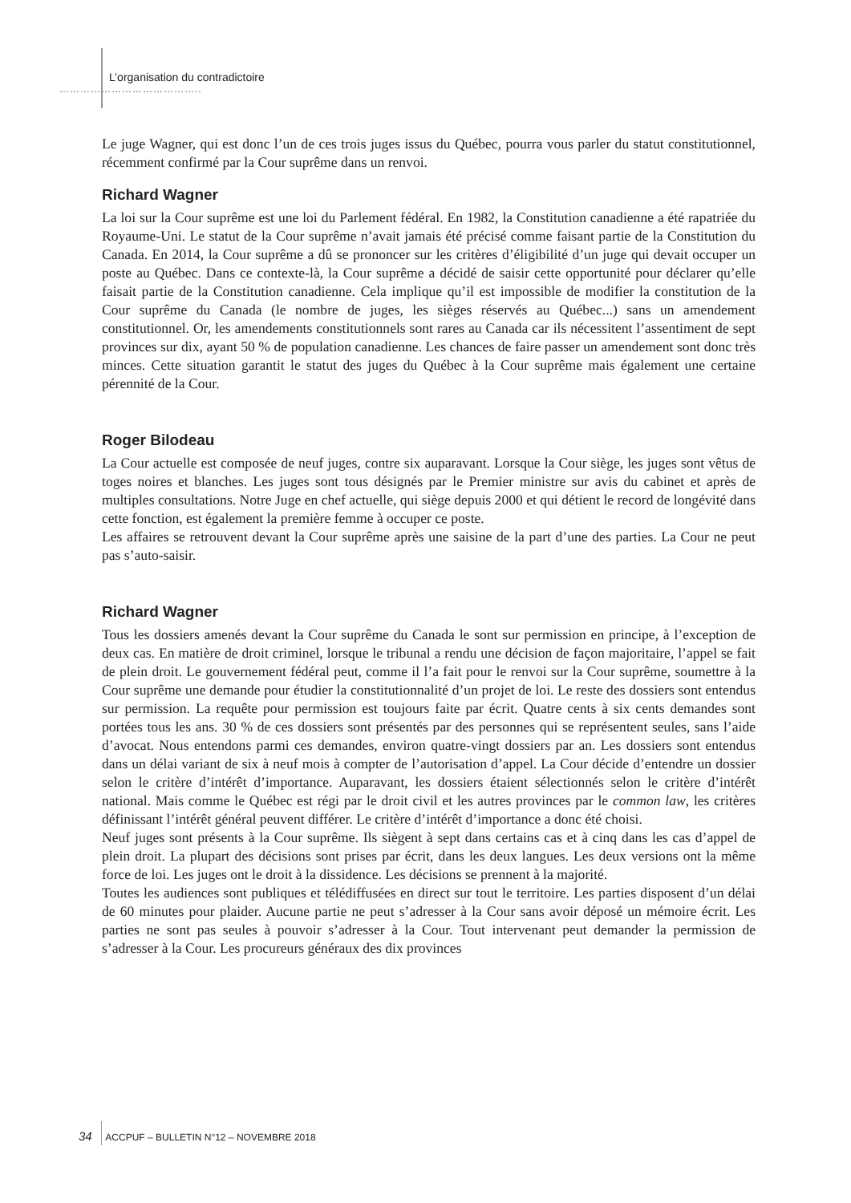L’organisation du contradictoire
…………………………………..
Le juge Wagner, qui est donc l’un de ces trois juges issus du Québec, pourra vous parler du statut constitutionnel, récemment confirmé par la Cour suprême dans un renvoi.
Richard Wagner
La loi sur la Cour suprême est une loi du Parlement fédéral. En 1982, la Constitution canadienne a été rapatriée du Royaume-Uni. Le statut de la Cour suprême n’avait jamais été précisé comme faisant partie de la Constitution du Canada. En 2014, la Cour suprême a dû se prononcer sur les critères d’éligibilité d’un juge qui devait occuper un poste au Québec. Dans ce contexte-là, la Cour suprême a décidé de saisir cette opportunité pour déclarer qu’elle faisait partie de la Constitution canadienne. Cela implique qu’il est impossible de modifier la constitution de la Cour suprême du Canada (le nombre de juges, les sièges réservés au Québec...) sans un amendement constitutionnel. Or, les amendements constitutionnels sont rares au Canada car ils nécessitent l’assentiment de sept provinces sur dix, ayant 50 % de population canadienne. Les chances de faire passer un amendement sont donc très minces. Cette situation garantit le statut des juges du Québec à la Cour suprême mais également une certaine pérennité de la Cour.
Roger Bilodeau
La Cour actuelle est composée de neuf juges, contre six auparavant. Lorsque la Cour siège, les juges sont vêtus de toges noires et blanches. Les juges sont tous désignés par le Premier ministre sur avis du cabinet et après de multiples consultations. Notre Juge en chef actuelle, qui siège depuis 2000 et qui détient le record de longévité dans cette fonction, est également la première femme à occuper ce poste.
Les affaires se retrouvent devant la Cour suprême après une saisine de la part d’une des parties. La Cour ne peut pas s’auto-saisir.
Richard Wagner
Tous les dossiers amenés devant la Cour suprême du Canada le sont sur permission en principe, à l’exception de deux cas. En matière de droit criminel, lorsque le tribunal a rendu une décision de façon majoritaire, l’appel se fait de plein droit. Le gouvernement fédéral peut, comme il l’a fait pour le renvoi sur la Cour suprême, soumettre à la Cour suprême une demande pour étudier la constitutionnalité d’un projet de loi. Le reste des dossiers sont entendus sur permission. La requête pour permission est toujours faite par écrit. Quatre cents à six cents demandes sont portées tous les ans. 30 % de ces dossiers sont présentés par des personnes qui se représentent seules, sans l’aide d’avocat. Nous entendons parmi ces demandes, environ quatre-vingt dossiers par an. Les dossiers sont entendus dans un délai variant de six à neuf mois à compter de l’autorisation d’appel. La Cour décide d’entendre un dossier selon le critère d’intérêt d’importance. Auparavant, les dossiers étaient sélectionnés selon le critère d’intérêt national. Mais comme le Québec est régi par le droit civil et les autres provinces par le common law, les critères définissant l’intérêt général peuvent différer. Le critère d’intérêt d’importance a donc été choisi.
Neuf juges sont présents à la Cour suprême. Ils siègent à sept dans certains cas et à cinq dans les cas d’appel de plein droit. La plupart des décisions sont prises par écrit, dans les deux langues. Les deux versions ont la même force de loi. Les juges ont le droit à la dissidence. Les décisions se prennent à la majorité.
Toutes les audiences sont publiques et télédiffusées en direct sur tout le territoire. Les parties disposent d’un délai de 60 minutes pour plaider. Aucune partie ne peut s’adresser à la Cour sans avoir déposé un mémoire écrit. Les parties ne sont pas seules à pouvoir s’adresser à la Cour. Tout intervenant peut demander la permission de s’adresser à la Cour. Les procureurs généraux des dix provinces
34 ACCPUF – BULLETIN N°12 – NOVEMBRE 2018